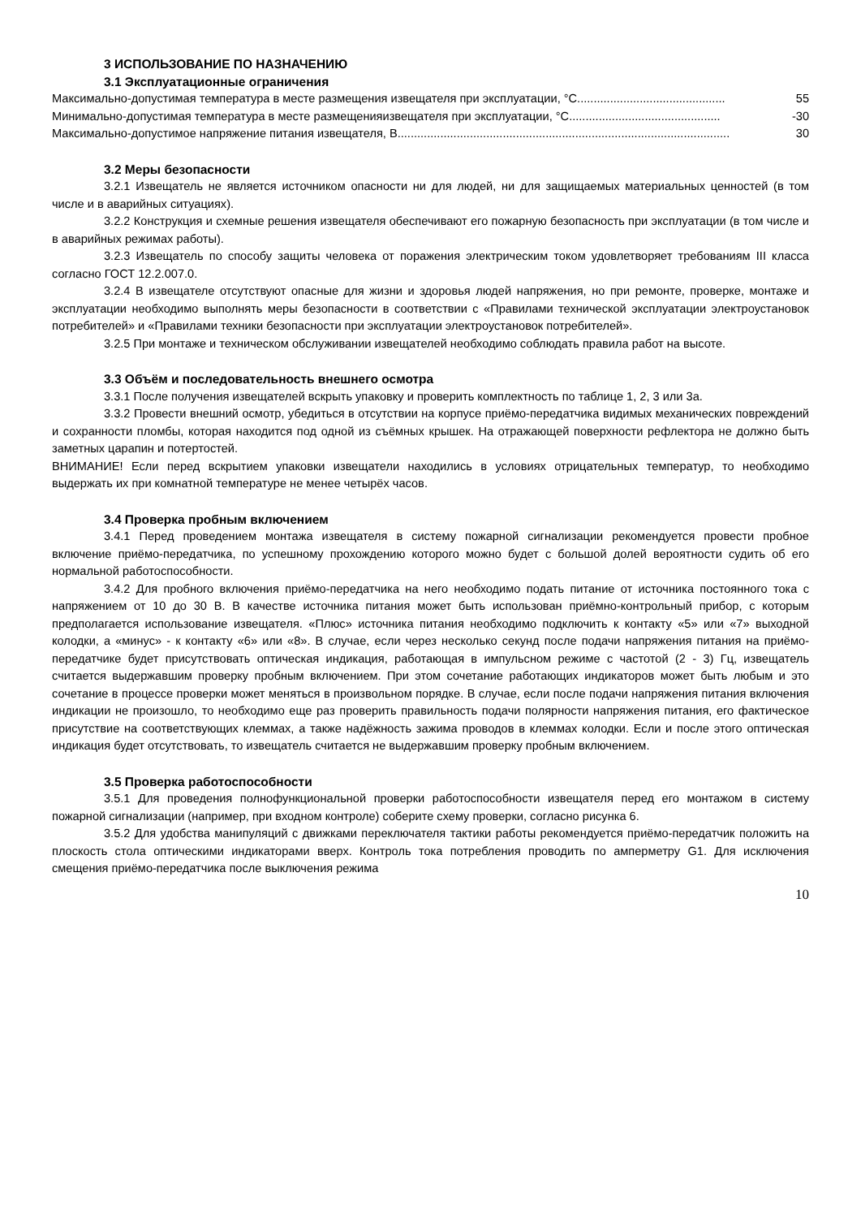3 ИСПОЛЬЗОВАНИЕ ПО НАЗНАЧЕНИЮ
3.1 Эксплуатационные ограничения
Максимально-допустимая температура в месте размещения извещателя при эксплуатации, °С............................................. 55
Минимально-допустимая температура в месте размещенияизвещателя при эксплуатации, °С.............................................. -30
Максимально-допустимое напряжение питания извещателя, В..................................................................................................... 30
3.2 Меры безопасности
3.2.1 Извещатель не является источником опасности ни для людей, ни для защищаемых материальных ценностей (в том числе и в аварийных ситуациях).
3.2.2 Конструкция и схемные решения извещателя обеспечивают его пожарную безопасность при эксплуатации (в том числе и в аварийных режимах работы).
3.2.3 Извещатель по способу защиты человека от поражения электрическим током удовлетворяет требованиям III класса согласно ГОСТ 12.2.007.0.
3.2.4 В извещателе отсутствуют опасные для жизни и здоровья людей напряжения, но при ремонте, проверке, монтаже и эксплуатации необходимо выполнять меры безопасности в соответствии с «Правилами технической эксплуатации электроустановок потребителей» и «Правилами техники безопасности при эксплуатации электроустановок потребителей».
3.2.5 При монтаже и техническом обслуживании извещателей необходимо соблюдать правила работ на высоте.
3.3 Объём и последовательность внешнего осмотра
3.3.1 После получения извещателей вскрыть упаковку и проверить комплектность по таблице 1, 2, 3 или 3а.
3.3.2 Провести внешний осмотр, убедиться в отсутствии на корпусе приёмо-передатчика видимых механических повреждений и сохранности пломбы, которая находится под одной из съёмных крышек. На отражающей поверхности рефлектора не должно быть заметных царапин и потертостей.
ВНИМАНИЕ! Если перед вскрытием упаковки извещатели находились в условиях отрицательных температур, то необходимо выдержать их при комнатной температуре не менее четырёх часов.
3.4 Проверка пробным включением
3.4.1 Перед проведением монтажа извещателя в систему пожарной сигнализации рекомендуется провести пробное включение приёмо-передатчика, по успешному прохождению которого можно будет с большой долей вероятности судить об его нормальной работоспособности.
3.4.2 Для пробного включения приёмо-передатчика на него необходимо подать питание от источника постоянного тока с напряжением от 10 до 30 В. В качестве источника питания может быть использован приёмно-контрольный прибор, с которым предполагается использование извещателя. «Плюс» источника питания необходимо подключить к контакту «5» или «7» выходной колодки, а «минус» - к контакту «6» или «8». В случае, если через несколько секунд после подачи напряжения питания на приёмо-передатчике будет присутствовать оптическая индикация, работающая в импульсном режиме с частотой (2 - 3) Гц, извещатель считается выдержавшим проверку пробным включением. При этом сочетание работающих индикаторов может быть любым и это сочетание в процессе проверки может меняться в произвольном порядке. В случае, если после подачи напряжения питания включения индикации не произошло, то необходимо еще раз проверить правильность подачи полярности напряжения питания, его фактическое присутствие на соответствующих клеммах, а также надёжность зажима проводов в клеммах колодки. Если и после этого оптическая индикация будет отсутствовать, то извещатель считается не выдержавшим проверку пробным включением.
3.5 Проверка работоспособности
3.5.1 Для проведения полнофункциональной проверки работоспособности извещателя перед его монтажом в систему пожарной сигнализации (например, при входном контроле) соберите схему проверки, согласно рисунка 6.
3.5.2 Для удобства манипуляций с движками переключателя тактики работы рекомендуется приёмо-передатчик положить на плоскость стола оптическими индикаторами вверх. Контроль тока потребления проводить по амперметру G1. Для исключения смещения приёмо-передатчика после выключения режима
10